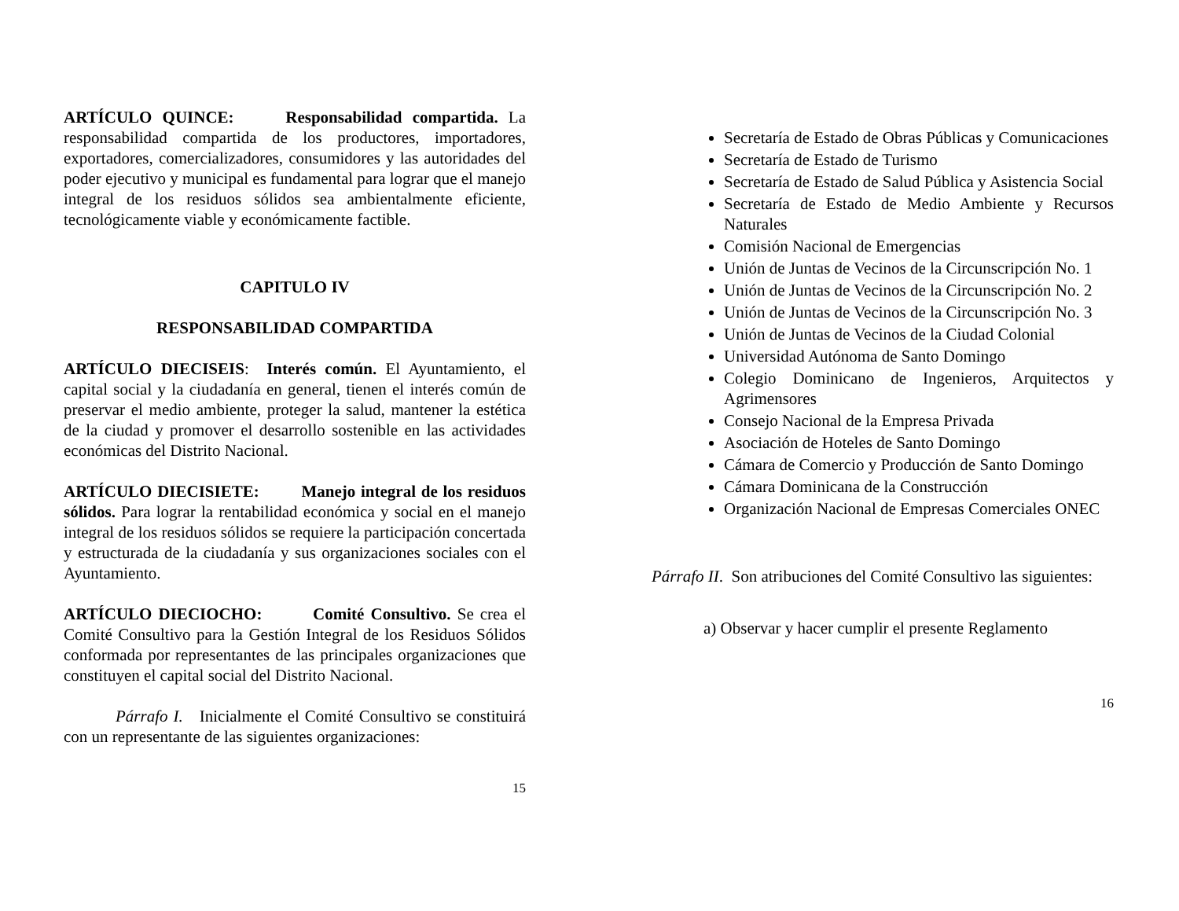ARTÍCULO QUINCE: Responsabilidad compartida. La responsabilidad compartida de los productores, importadores, exportadores, comercializadores, consumidores y las autoridades del poder ejecutivo y municipal es fundamental para lograr que el manejo integral de los residuos sólidos sea ambientalmente eficiente, tecnológicamente viable y económicamente factible.
CAPITULO IV
RESPONSABILIDAD COMPARTIDA
ARTÍCULO DIECISEIS: Interés común. El Ayuntamiento, el capital social y la ciudadanía en general, tienen el interés común de preservar el medio ambiente, proteger la salud, mantener la estética de la ciudad y promover el desarrollo sostenible en las actividades económicas del Distrito Nacional.
ARTÍCULO DIECISIETE: Manejo integral de los residuos sólidos. Para lograr la rentabilidad económica y social en el manejo integral de los residuos sólidos se requiere la participación concertada y estructurada de la ciudadanía y sus organizaciones sociales con el Ayuntamiento.
ARTÍCULO DIECIOCHO: Comité Consultivo. Se crea el Comité Consultivo para la Gestión Integral de los Residuos Sólidos conformada por representantes de las principales organizaciones que constituyen el capital social del Distrito Nacional.
Párrafo I. Inicialmente el Comité Consultivo se constituirá con un representante de las siguientes organizaciones:
15
Secretaría de Estado de Obras Públicas y Comunicaciones
Secretaría de Estado de Turismo
Secretaría de Estado de Salud Pública y Asistencia Social
Secretaría de Estado de Medio Ambiente y Recursos Naturales
Comisión Nacional de Emergencias
Unión de Juntas de Vecinos de la Circunscripción No. 1
Unión de Juntas de Vecinos de la Circunscripción No. 2
Unión de Juntas de Vecinos de la Circunscripción No. 3
Unión de Juntas de Vecinos de la Ciudad Colonial
Universidad Autónoma de Santo Domingo
Colegio Dominicano de Ingenieros, Arquitectos y Agrimensores
Consejo Nacional de la Empresa Privada
Asociación de Hoteles de Santo Domingo
Cámara de Comercio y Producción de Santo Domingo
Cámara Dominicana de la Construcción
Organización Nacional de Empresas Comerciales ONEC
Párrafo II. Son atribuciones del Comité Consultivo las siguientes:
a) Observar y hacer cumplir el presente Reglamento
16